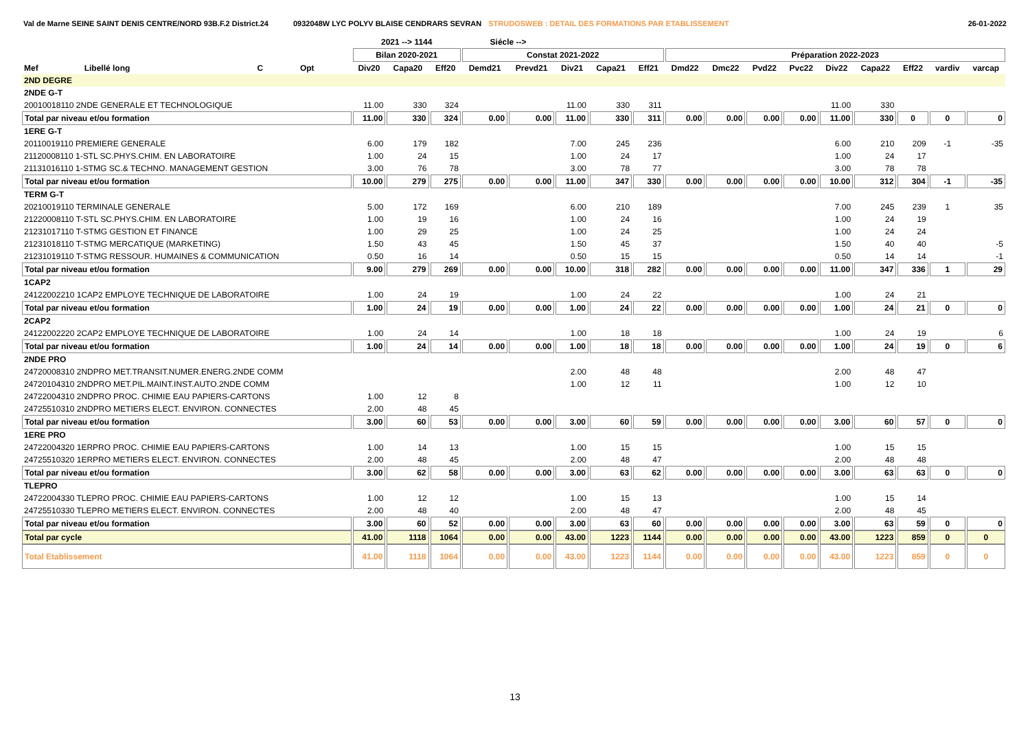Val de Marne SEINE SAINT DENIS CENTRE/NORD 93B.F.2 District.24 0932048W LYC POLYV BLAISE CENDRARS SEVRAN STRUDOSWEB : DETAIL DES FORMATIONS PAR ETABLISSEMENT 26-01-2022
| | | | | | 2021 --> 1144 | | | Siécle --> | | | | | | | | | | | | | |
| --- | --- | --- | --- | --- | --- | --- | --- | --- | --- | --- | --- | --- | --- | --- | --- | --- | --- | --- | --- | --- | --- |
| | | | | | Bilan 2020-2021 | | | Constat 2021-2022 | | | | | Préparation 2022-2023 | | | | | | | | |
| Mef | Libellé long | C | Opt | | Div20 | Capa20 | Eff20 | Demd21 | Prevd21 | Div21 | Capa21 | Eff21 | Dmd22 | Dmc22 | Pvd22 | Pvc22 | Div22 | Capa22 | Eff22 | vardiv | varcap |
| 2ND DEGRE | | | | | | | | | | | | | | | | | | | | | |
| 2NDE G-T | | | | | | | | | | | | | | | | | | | | | |
| 20010018110 2NDE GENERALE ET TECHNOLOGIQUE | | | | | 11.00 | 330 | 324 | | | 11.00 | 330 | 311 | | | | | 11.00 | 330 | | | |
| Total par niveau et/ou formation | | | | | 11.00 | 330 | 324 | 0.00 | 0.00 | 11.00 | 330 | 311 | 0.00 | 0.00 | 0.00 | 0.00 | 11.00 | 330 | 0 | 0 | 0 |
| 1ERE G-T | | | | | | | | | | | | | | | | | | | | | |
| 20110019110 PREMIERE GENERALE | | | | | 6.00 | 179 | 182 | | | 7.00 | 245 | 236 | | | | | 6.00 | 210 | 209 | -1 | -35 |
| 21120008110 1-STL SC.PHYS.CHIM. EN LABORATOIRE | | | | | 1.00 | 24 | 15 | | | 1.00 | 24 | 17 | | | | | 1.00 | 24 | 17 | | |
| 21131016110 1-STMG SC.& TECHNO. MANAGEMENT GESTION | | | | | 3.00 | 76 | 78 | | | 3.00 | 78 | 77 | | | | | 3.00 | 78 | 78 | | |
| Total par niveau et/ou formation | | | | | 10.00 | 279 | 275 | 0.00 | 0.00 | 11.00 | 347 | 330 | 0.00 | 0.00 | 0.00 | 0.00 | 10.00 | 312 | 304 | -1 | -35 |
| TERM G-T | | | | | | | | | | | | | | | | | | | | | |
| 20210019110 TERMINALE GENERALE | | | | | 5.00 | 172 | 169 | | | 6.00 | 210 | 189 | | | | | 7.00 | 245 | 239 | 1 | 35 |
| 21220008110 T-STL SC.PHYS.CHIM. EN LABORATOIRE | | | | | 1.00 | 19 | 16 | | | 1.00 | 24 | 16 | | | | | 1.00 | 24 | 19 | | |
| 21231017110 T-STMG GESTION ET FINANCE | | | | | 1.00 | 29 | 25 | | | 1.00 | 24 | 25 | | | | | 1.00 | 24 | 24 | | |
| 21231018110 T-STMG MERCATIQUE (MARKETING) | | | | | 1.50 | 43 | 45 | | | 1.50 | 45 | 37 | | | | | 1.50 | 40 | 40 | | -5 |
| 21231019110 T-STMG RESSOUR. HUMAINES & COMMUNICATION | | | | | 0.50 | 16 | 14 | | | 0.50 | 15 | 15 | | | | | 0.50 | 14 | 14 | | -1 |
| Total par niveau et/ou formation | | | | | 9.00 | 279 | 269 | 0.00 | 0.00 | 10.00 | 318 | 282 | 0.00 | 0.00 | 0.00 | 0.00 | 11.00 | 347 | 336 | 1 | 29 |
| 1CAP2 | | | | | | | | | | | | | | | | | | | | | |
| 24122002210 1CAP2 EMPLOYE TECHNIQUE DE LABORATOIRE | | | | | 1.00 | 24 | 19 | | | 1.00 | 24 | 22 | | | | | 1.00 | 24 | 21 | | |
| Total par niveau et/ou formation | | | | | 1.00 | 24 | 19 | 0.00 | 0.00 | 1.00 | 24 | 22 | 0.00 | 0.00 | 0.00 | 0.00 | 1.00 | 24 | 21 | 0 | 0 |
| 2CAP2 | | | | | | | | | | | | | | | | | | | | | |
| 24122002220 2CAP2 EMPLOYE TECHNIQUE DE LABORATOIRE | | | | | 1.00 | 24 | 14 | | | 1.00 | 18 | 18 | | | | | 1.00 | 24 | 19 | | 6 |
| Total par niveau et/ou formation | | | | | 1.00 | 24 | 14 | 0.00 | 0.00 | 1.00 | 18 | 18 | 0.00 | 0.00 | 0.00 | 0.00 | 1.00 | 24 | 19 | 0 | 6 |
| 2NDE PRO | | | | | | | | | | | | | | | | | | | | | |
| 24720008310 2NDPRO MET.TRANSIT.NUMER.ENERG.2NDE COMM | | | | | | | | | | 2.00 | 48 | 48 | | | | | 2.00 | 48 | 47 | | |
| 24720104310 2NDPRO MET.PIL.MAINT.INST.AUTO.2NDE COMM | | | | | | | | | | 1.00 | 12 | 11 | | | | | 1.00 | 12 | 10 | | |
| 24722004310 2NDPRO PROC. CHIMIE EAU PAPIERS-CARTONS | | | | | 1.00 | 12 | 8 | | | | | | | | | | | | | | |
| 24725510310 2NDPRO METIERS ELECT. ENVIRON. CONNECTES | | | | | 2.00 | 48 | 45 | | | | | | | | | | | | | | |
| Total par niveau et/ou formation | | | | | 3.00 | 60 | 53 | 0.00 | 0.00 | 3.00 | 60 | 59 | 0.00 | 0.00 | 0.00 | 0.00 | 3.00 | 60 | 57 | 0 | 0 |
| 1ERE PRO | | | | | | | | | | | | | | | | | | | | | |
| 24722004320 1ERPRO PROC. CHIMIE EAU PAPIERS-CARTONS | | | | | 1.00 | 14 | 13 | | | 1.00 | 15 | 15 | | | | | 1.00 | 15 | 15 | | |
| 24725510320 1ERPRO METIERS ELECT. ENVIRON. CONNECTES | | | | | 2.00 | 48 | 45 | | | 2.00 | 48 | 47 | | | | | 2.00 | 48 | 48 | | |
| Total par niveau et/ou formation | | | | | 3.00 | 62 | 58 | 0.00 | 0.00 | 3.00 | 63 | 62 | 0.00 | 0.00 | 0.00 | 0.00 | 3.00 | 63 | 63 | 0 | 0 |
| TLEPRO | | | | | | | | | | | | | | | | | | | | | |
| 24722004330 TLEPRO PROC. CHIMIE EAU PAPIERS-CARTONS | | | | | 1.00 | 12 | 12 | | | 1.00 | 15 | 13 | | | | | 1.00 | 15 | 14 | | |
| 24725510330 TLEPRO METIERS ELECT. ENVIRON. CONNECTES | | | | | 2.00 | 48 | 40 | | | 2.00 | 48 | 47 | | | | | 2.00 | 48 | 45 | | |
| Total par niveau et/ou formation | | | | | 3.00 | 60 | 52 | 0.00 | 0.00 | 3.00 | 63 | 60 | 0.00 | 0.00 | 0.00 | 0.00 | 3.00 | 63 | 59 | 0 | 0 |
| Total par cycle | | | | | 41.00 | 1118 | 1064 | 0.00 | 0.00 | 43.00 | 1223 | 1144 | 0.00 | 0.00 | 0.00 | 0.00 | 43.00 | 1223 | 859 | 0 | 0 |
| Total Etablissement | | | | | 41.00 | 1118 | 1064 | 0.00 | 0.00 | 43.00 | 1223 | 1144 | 0.00 | 0.00 | 0.00 | 0.00 | 43.00 | 1223 | 859 | 0 | 0 |
13